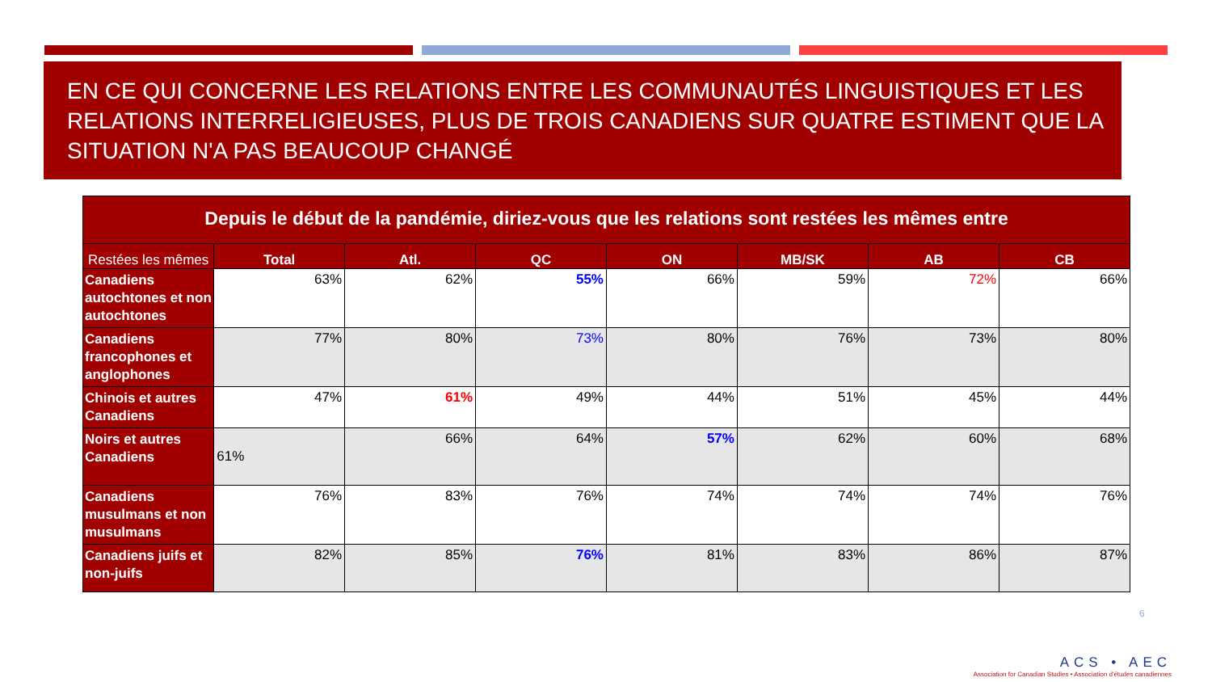EN CE QUI CONCERNE LES RELATIONS ENTRE LES COMMUNAUTÉS LINGUISTIQUES ET LES RELATIONS INTERRELIGIEUSES, PLUS DE TROIS CANADIENS SUR QUATRE ESTIMENT QUE LA SITUATION N'A PAS BEAUCOUP CHANGÉ
| Depuis le début de la pandémie, diriez-vous que les relations sont restées les mêmes entre | | | | | | | |
| --- | --- | --- | --- | --- | --- | --- | --- |
| Restées les mêmes | Total | Atl. | QC | ON | MB/SK | AB | CB |
| Canadiens autochtones et non autochtones | 63% | 62% | 55% | 66% | 59% | 72% | 66% |
| Canadiens francophones et anglophones | 77% | 80% | 73% | 80% | 76% | 73% | 80% |
| Chinois et autres Canadiens | 47% | 61% | 49% | 44% | 51% | 45% | 44% |
| Noirs et autres Canadiens | 61% | 66% | 64% | 57% | 62% | 60% | 68% |
| Canadiens musulmans et non musulmans | 76% | 83% | 76% | 74% | 74% | 74% | 76% |
| Canadiens juifs et non-juifs | 82% | 85% | 76% | 81% | 83% | 86% | 87% |
6
ACS • AEC
Association for Canadian Studies • Association d'études canadiennes